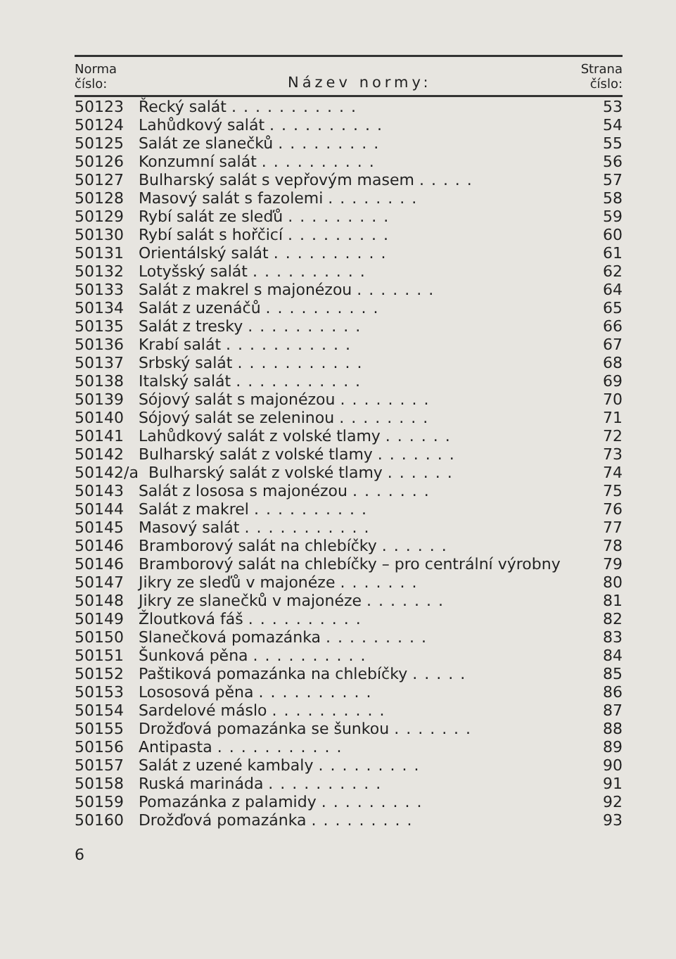| Norma číslo: | Název normy: | Strana číslo: |
| --- | --- | --- |
| 50123 | Řecký salát ........... | 53 |
| 50124 | Lahůdkový salát .......... | 54 |
| 50125 | Salát ze slanečků ......... | 55 |
| 50126 | Konzumní salát .......... | 56 |
| 50127 | Bulharský salát s vepřovým masem ..... | 57 |
| 50128 | Masový salát s fazolemi ........ | 58 |
| 50129 | Rybí salát ze sleďů ......... | 59 |
| 50130 | Rybí salát s hořčicí ......... | 60 |
| 50131 | Orientálský salát .......... | 61 |
| 50132 | Lotyšský salát .......... | 62 |
| 50133 | Salát z makrel s majonézou ....... | 64 |
| 50134 | Salát z uzenáčů .......... | 65 |
| 50135 | Salát z tresky .......... | 66 |
| 50136 | Krabí salát ........... | 67 |
| 50137 | Srbský salát ........... | 68 |
| 50138 | Italský salát ........... | 69 |
| 50139 | Sójový salát s majonézou ........ | 70 |
| 50140 | Sójový salát se zeleninou ........ | 71 |
| 50141 | Lahůdkový salát z volské tlamy ...... | 72 |
| 50142 | Bulharský salát z volské tlamy ....... | 73 |
| 50142/a | Bulharský salát z volské tlamy ...... | 74 |
| 50143 | Salát z lososa s majonézou ....... | 75 |
| 50144 | Salát z makrel .......... | 76 |
| 50145 | Masový salát ........... | 77 |
| 50146 | Bramborový salát na chlebíčky ...... | 78 |
| 50146 | Bramborový salát na chlebíčky – pro centrální výrobny | 79 |
| 50147 | Jikry ze sleďů v majonéze ....... | 80 |
| 50148 | Jikry ze slanečků v majonéze ....... | 81 |
| 50149 | Žloutková fáš .......... | 82 |
| 50150 | Slanečková pomazánka ......... | 83 |
| 50151 | Šunková pěna .......... | 84 |
| 50152 | Paštiková pomazánka na chlebíčky ..... | 85 |
| 50153 | Lososová pěna .......... | 86 |
| 50154 | Sardelové máslo .......... | 87 |
| 50155 | Drožďová pomazánka se šunkou ....... | 88 |
| 50156 | Antipasta ........... | 89 |
| 50157 | Salát z uzené kambaly ......... | 90 |
| 50158 | Ruská marináda .......... | 91 |
| 50159 | Pomazánka z palamidy ......... | 92 |
| 50160 | Drožďová pomazánka ......... | 93 |
6